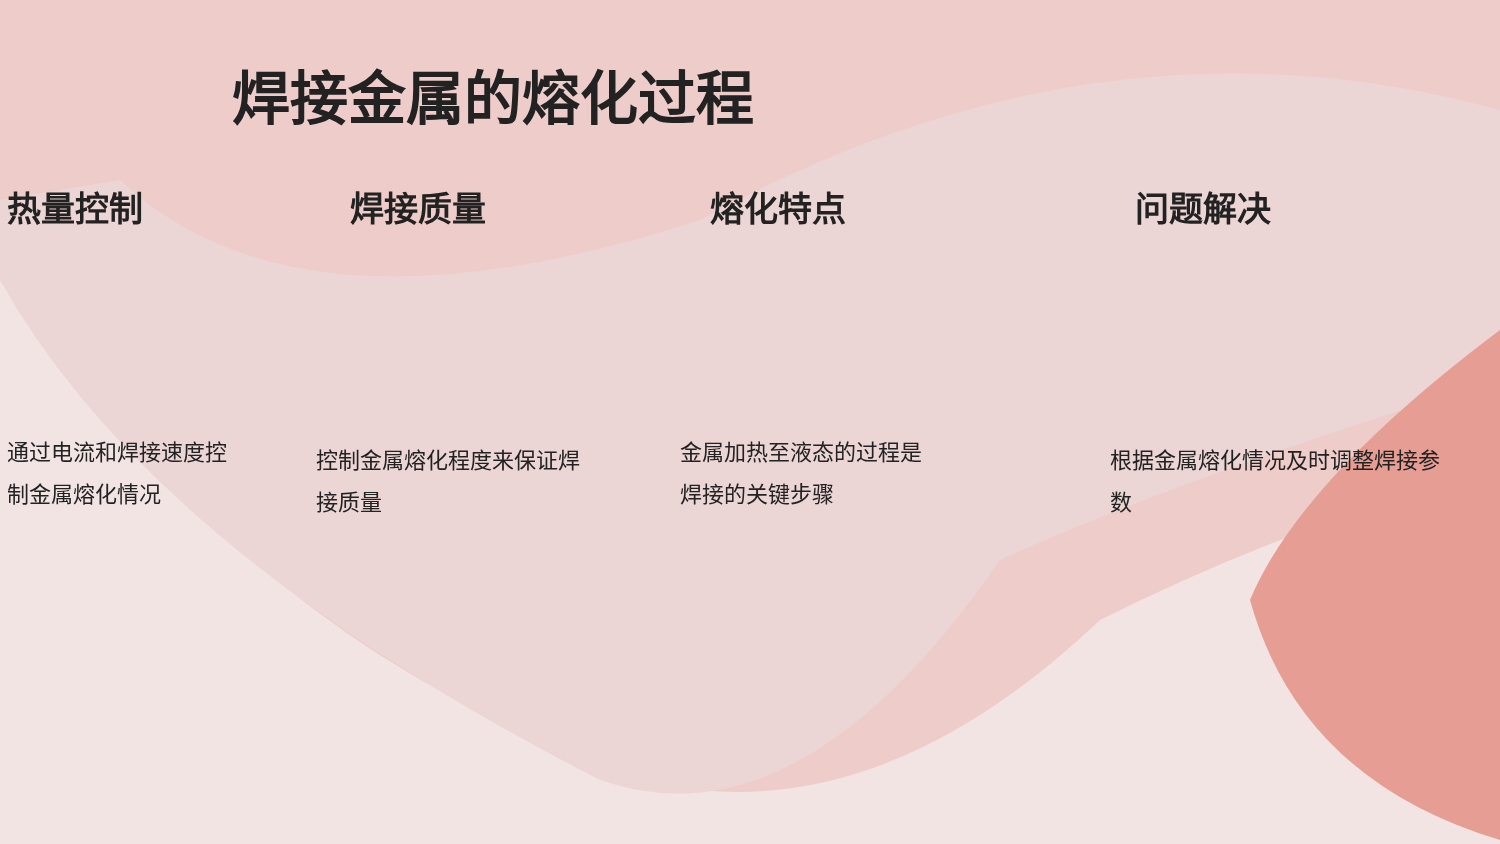焊接金属的熔化过程
热量控制
通过电流和焊接速度控
制金属熔化情况
焊接质量
控制金属熔化程度来保证焊
接质量
熔化特点
金属加热至液态的过程是
焊接的关键步骤
问题解决
根据金属熔化情况及时调整焊接参
数